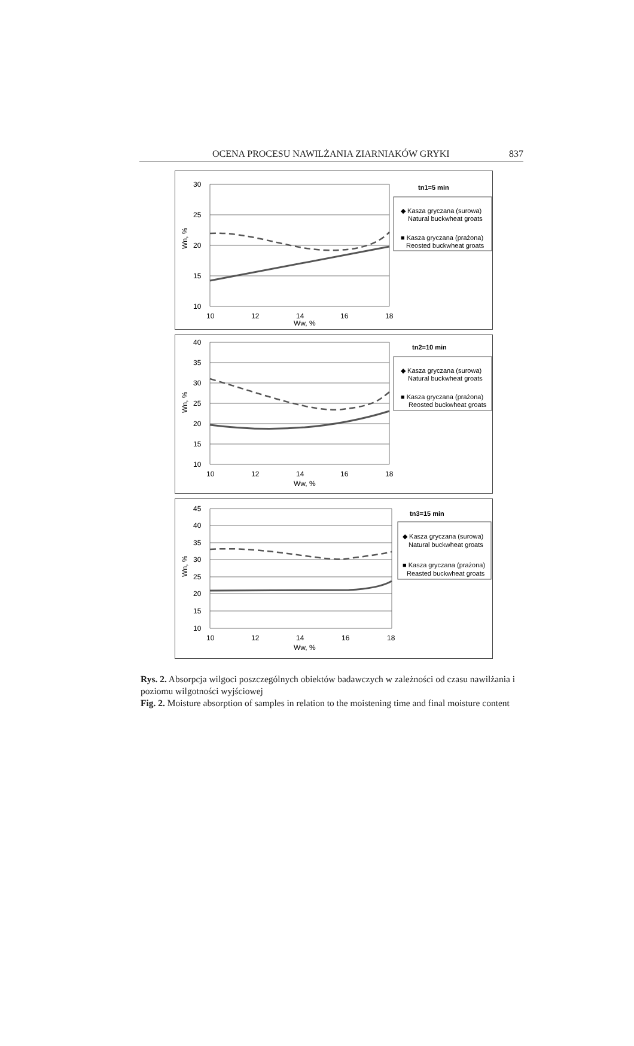OCENA PROCESU NAWILŻANIA ZIARNIAKÓW GRYKI 837
30
25
20
15
10
10
12
14
16
18
Ww, %
Wn, %
tn1=5 min
◆ Kasza gryczana (surowa)
Natural buckwheat groats
■ Kasza gryczana (prażona)
Reosted buckwheat groats
40
35
30
25
20
15
10
10
12
14
16
18
Ww, %
Wn, %
tn2=10 min
◆ Kasza gryczana (surowa)
Natural buckwheat groats
■ Kasza gryczana (prażona)
Reosted buckwheat groats
45
40
35
30
25
20
15
10
10
12
14
16
18
Ww, %
Wn, %
tn3=15 min
◆ Kasza gryczana (surowa)
Natural buckwheat groats
■ Kasza gryczana (prażona)
Reasted buckwheat groats
Rys. 2. Absorpcja wilgoci poszczególnych obiektów badawczych w zależności od czasu nawilżania i poziomu wilgotności wyjściowej
Fig. 2. Moisture absorption of samples in relation to the moistening time and final moisture content